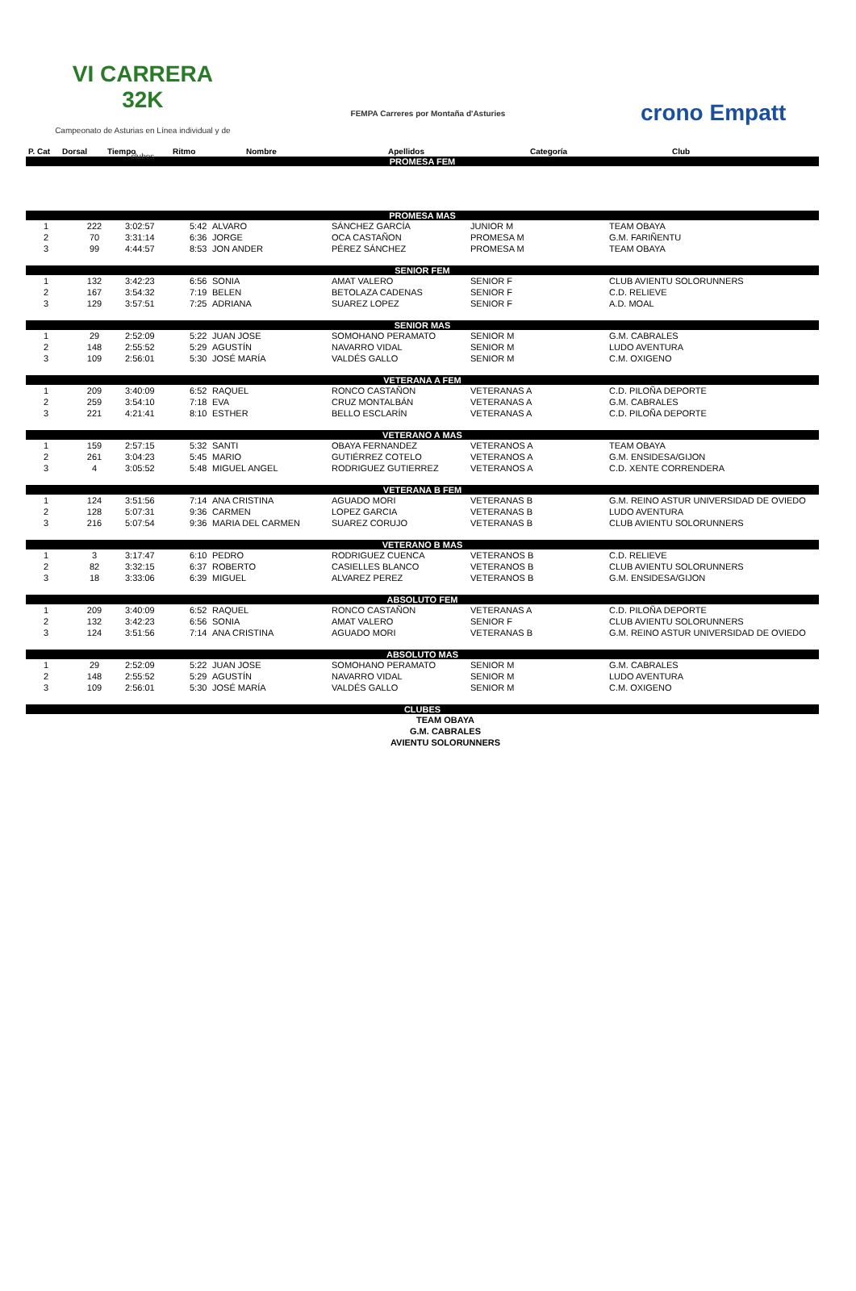VI CARRERA 32K
Campeonato de Asturias en Línea individual y de clubes
FEMPA Carreres por Montaña d'Asturies
crono Empatt
| P. Cat | Dorsal | Tiempo | Ritmo | Nombre | Apellidos | Categoría | Club |
| --- | --- | --- | --- | --- | --- | --- | --- |
| PROMESA FEM | | | | | | | |
| PROMESA MAS | | | | | | | |
| 1 | 222 | 3:02:57 | 5:42 | ALVARO | SÁNCHEZ GARCÍA | JUNIOR M | TEAM OBAYA |
| 2 | 70 | 3:31:14 | 6:36 | JORGE | OCA CASTAÑON | PROMESA M | G.M. FARIÑENTU |
| 3 | 99 | 4:44:57 | 8:53 | JON ANDER | PÉREZ SÁNCHEZ | PROMESA M | TEAM OBAYA |
| SENIOR FEM | | | | | | | |
| 1 | 132 | 3:42:23 | 6:56 | SONIA | AMAT VALERO | SENIOR F | CLUB AVIENTU SOLORUNNERS |
| 2 | 167 | 3:54:32 | 7:19 | BELEN | BETOLAZA CADENAS | SENIOR F | C.D. RELIEVE |
| 3 | 129 | 3:57:51 | 7:25 | ADRIANA | SUAREZ LOPEZ | SENIOR F | A.D. MOAL |
| SENIOR MAS | | | | | | | |
| 1 | 29 | 2:52:09 | 5:22 | JUAN JOSE | SOMOHANO PERAMATO | SENIOR M | G.M. CABRALES |
| 2 | 148 | 2:55:52 | 5:29 | AGUSTÍN | NAVARRO VIDAL | SENIOR M | LUDO AVENTURA |
| 3 | 109 | 2:56:01 | 5:30 | JOSÉ MARÍA | VALDÉS GALLO | SENIOR M | C.M. OXIGENO |
| VETERANA A FEM | | | | | | | |
| 1 | 209 | 3:40:09 | 6:52 | RAQUEL | RONCO CASTAÑON | VETERANAS A | C.D. PILOÑA DEPORTE |
| 2 | 259 | 3:54:10 | 7:18 | EVA | CRUZ MONTALBÁN | VETERANAS A | G.M. CABRALES |
| 3 | 221 | 4:21:41 | 8:10 | ESTHER | BELLO ESCLARÍN | VETERANAS A | C.D. PILOÑA DEPORTE |
| VETERANO A MAS | | | | | | | |
| 1 | 159 | 2:57:15 | 5:32 | SANTI | OBAYA FERNANDEZ | VETERANOS A | TEAM OBAYA |
| 2 | 261 | 3:04:23 | 5:45 | MARIO | GUTIÉRREZ COTELO | VETERANOS A | G.M. ENSIDESA/GIJON |
| 3 | 4 | 3:05:52 | 5:48 | MIGUEL ANGEL | RODRIGUEZ GUTIERREZ | VETERANOS A | C.D. XENTE CORRENDERA |
| VETERANA B FEM | | | | | | | |
| 1 | 124 | 3:51:56 | 7:14 | ANA CRISTINA | AGUADO MORI | VETERANAS B | G.M. REINO ASTUR UNIVERSIDAD DE OVIEDO |
| 2 | 128 | 5:07:31 | 9:36 | CARMEN | LOPEZ GARCIA | VETERANAS B | LUDO AVENTURA |
| 3 | 216 | 5:07:54 | 9:36 | MARIA DEL CARMEN | SUAREZ CORUJO | VETERANAS B | CLUB AVIENTU SOLORUNNERS |
| VETERANO B MAS | | | | | | | |
| 1 | 3 | 3:17:47 | 6:10 | PEDRO | RODRIGUEZ CUENCA | VETERANOS B | C.D. RELIEVE |
| 2 | 82 | 3:32:15 | 6:37 | ROBERTO | CASIELLES BLANCO | VETERANOS B | CLUB AVIENTU SOLORUNNERS |
| 3 | 18 | 3:33:06 | 6:39 | MIGUEL | ALVAREZ PEREZ | VETERANOS B | G.M. ENSIDESA/GIJON |
| ABSOLUTO FEM | | | | | | | |
| 1 | 209 | 3:40:09 | 6:52 | RAQUEL | RONCO CASTAÑON | VETERANAS A | C.D. PILOÑA DEPORTE |
| 2 | 132 | 3:42:23 | 6:56 | SONIA | AMAT VALERO | SENIOR F | CLUB AVIENTU SOLORUNNERS |
| 3 | 124 | 3:51:56 | 7:14 | ANA CRISTINA | AGUADO MORI | VETERANAS B | G.M. REINO ASTUR UNIVERSIDAD DE OVIEDO |
| ABSOLUTO MAS | | | | | | | |
| 1 | 29 | 2:52:09 | 5:22 | JUAN JOSE | SOMOHANO PERAMATO | SENIOR M | G.M. CABRALES |
| 2 | 148 | 2:55:52 | 5:29 | AGUSTÍN | NAVARRO VIDAL | SENIOR M | LUDO AVENTURA |
| 3 | 109 | 2:56:01 | 5:30 | JOSÉ MARÍA | VALDÉS GALLO | SENIOR M | C.M. OXIGENO |
| CLUBES | | | | | | | |
| TEAM OBAYA | | | | | | | |
| G.M. CABRALES | | | | | | | |
| AVIENTU SOLORUNNERS | | | | | | | |